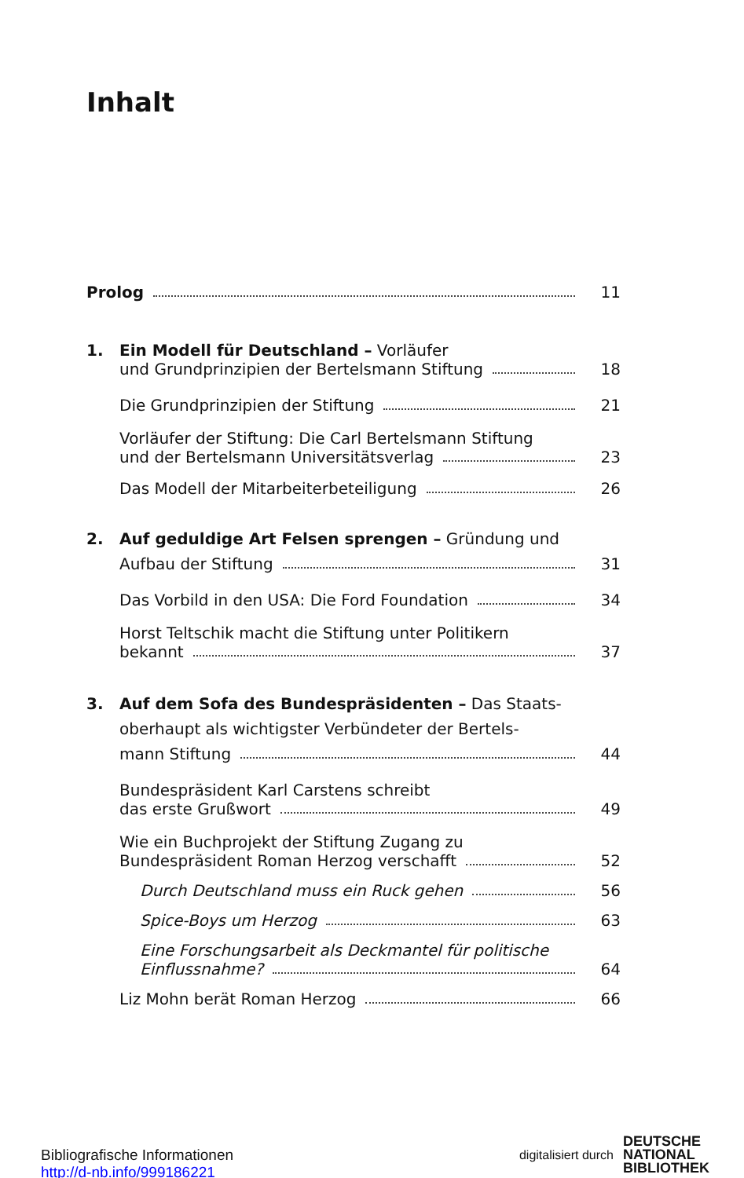Inhalt
Prolog 11
1. Ein Modell für Deutschland – Vorläufer
und Grundprinzipien der Bertelsmann Stiftung 18
Die Grundprinzipien der Stiftung 21
Vorläufer der Stiftung: Die Carl Bertelsmann Stiftung
und der Bertelsmann Universitätsverlag 23
Das Modell der Mitarbeiterbeteiligung 26
2. Auf geduldige Art Felsen sprengen – Gründung und
Aufbau der Stiftung 31
Das Vorbild in den USA: Die Ford Foundation 34
Horst Teltschik macht die Stiftung unter Politikern
bekannt 37
3. Auf dem Sofa des Bundespräsidenten – Das Staats-
oberhaupt als wichtigster Verbündeter der Bertels-
mann Stiftung 44
Bundespräsident Karl Carstens schreibt
das erste Grußwort 49
Wie ein Buchprojekt der Stiftung Zugang zu
Bundespräsident Roman Herzog verschafft 52
Durch Deutschland muss ein Ruck gehen 56
Spice-Boys um Herzog 63
Eine Forschungsarbeit als Deckmantel für politische
Einflussnahme? 64
Liz Mohn berät Roman Herzog 66
Bibliografische Informationen
http://d-nb.info/999186221
digitalisiert durch DEUTSCHE
NATIONAL
BIBLIOTHEK